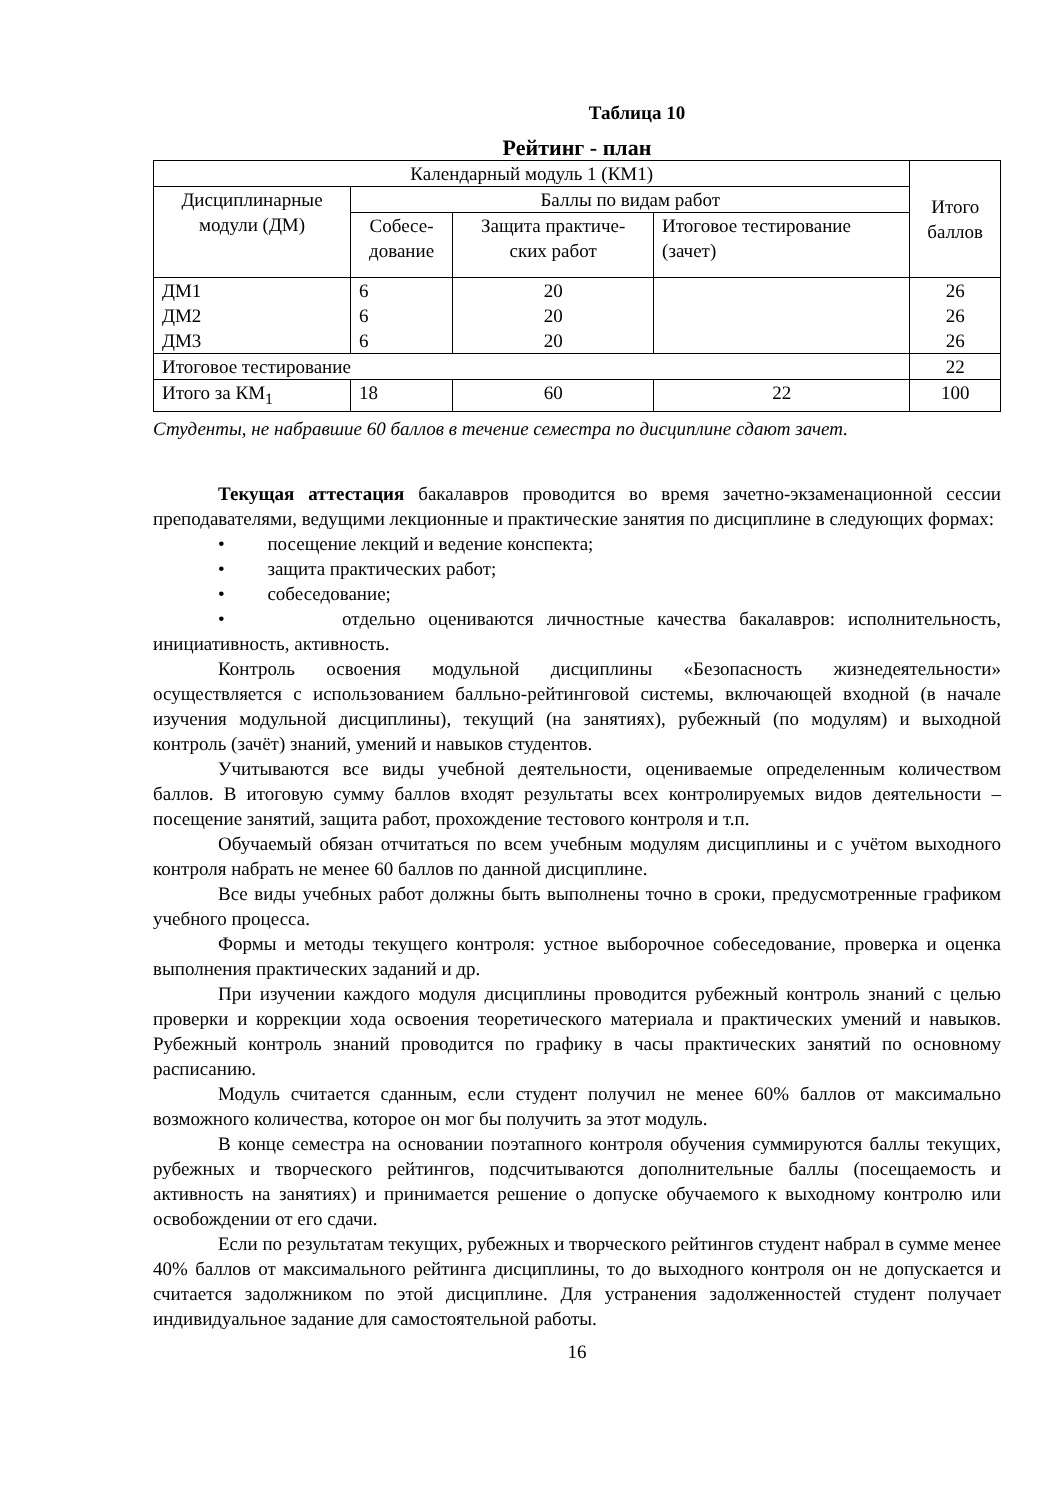Таблица 10
Рейтинг - план
| Календарный модуль 1 (КМ1) | | | | | Итого баллов |
| Дисциплинарные модули (ДМ) | Баллы по видам работ | | | | |
| | Собесе- дование | Защита практиче- ских работ | | Итоговое тестирование (зачет) | |
| ДМ1 ДМ2 ДМ3 | 6 6 6 | 20 20 20 | | | 26 26 26 |
| Итоговое тестирование | | | | | 22 |
| Итого за КМ<sub>1</sub> | 18 | | 60 | 22 | 100 |
Студенты, не набравшие 60 баллов в течение семестра по дисциплине сдают зачет.
Текущая аттестация бакалавров проводится во время зачетно-экзаменационной сессии преподавателями, ведущими лекционные и практические занятия по дисциплине в следующих формах:
• посещение лекций и ведение конспекта;
• защита практических работ;
• собеседование;
• отдельно оцениваются личностные качества бакалавров: исполнительность, инициативность, активность.
Контроль освоения модульной дисциплины «Безопасность жизнедеятельности» осуществляется с использованием балльно-рейтинговой системы, включающей входной (в начале изучения модульной дисциплины), текущий (на занятиях), рубежный (по модулям) и выходной контроль (зачёт) знаний, умений и навыков студентов.
Учитываются все виды учебной деятельности, оцениваемые определенным количеством баллов. В итоговую сумму баллов входят результаты всех контролируемых видов деятельности – посещение занятий, защита работ, прохождение тестового контроля и т.п.
Обучаемый обязан отчитаться по всем учебным модулям дисциплины и с учётом выходного контроля набрать не менее 60 баллов по данной дисциплине.
Все виды учебных работ должны быть выполнены точно в сроки, предусмотренные графиком учебного процесса.
Формы и методы текущего контроля: устное выборочное собеседование, проверка и оценка выполнения практических заданий и др.
При изучении каждого модуля дисциплины проводится рубежный контроль знаний с целью проверки и коррекции хода освоения теоретического материала и практических умений и навыков. Рубежный контроль знаний проводится по графику в часы практических занятий по основному расписанию.
Модуль считается сданным, если студент получил не менее 60% баллов от максимально возможного количества, которое он мог бы получить за этот модуль.
В конце семестра на основании поэтапного контроля обучения суммируются баллы текущих, рубежных и творческого рейтингов, подсчитываются дополнительные баллы (посещаемость и активность на занятиях) и принимается решение о допуске обучаемого к выходному контролю или освобождении от его сдачи.
Если по результатам текущих, рубежных и творческого рейтингов студент набрал в сумме менее 40% баллов от максимального рейтинга дисциплины, то до выходного контроля он не допускается и считается задолжником по этой дисциплине. Для устранения задолженностей студент получает индивидуальное задание для самостоятельной работы.
16